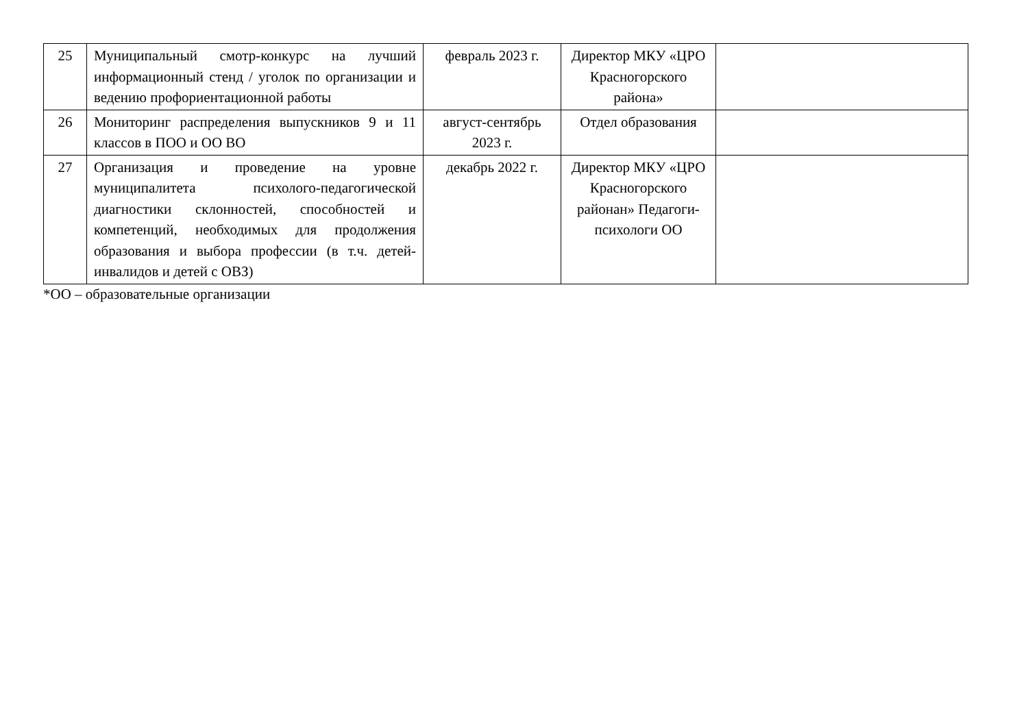| 25 | Муниципальный смотр-конкурс на лучший информационный стенд / уголок по организации и ведению профориентационной работы | февраль 2023 г. | Директор МКУ «ЦРО Красногорского района» | |
| 26 | Мониторинг распределения выпускников 9 и 11 классов в ПОО и ОО ВО | август-сентябрь 2023 г. | Отдел образования | |
| 27 | Организация и проведение на уровне муниципалитета психолого-педагогической диагностики склонностей, способностей и компетенций, необходимых для продолжения образования и выбора профессии (в т.ч. детей-инвалидов и детей с ОВЗ) | декабрь 2022 г. | Директор МКУ «ЦРО Красногорского районан» Педагоги-психологи ОО | |
*ОО – образовательные организации